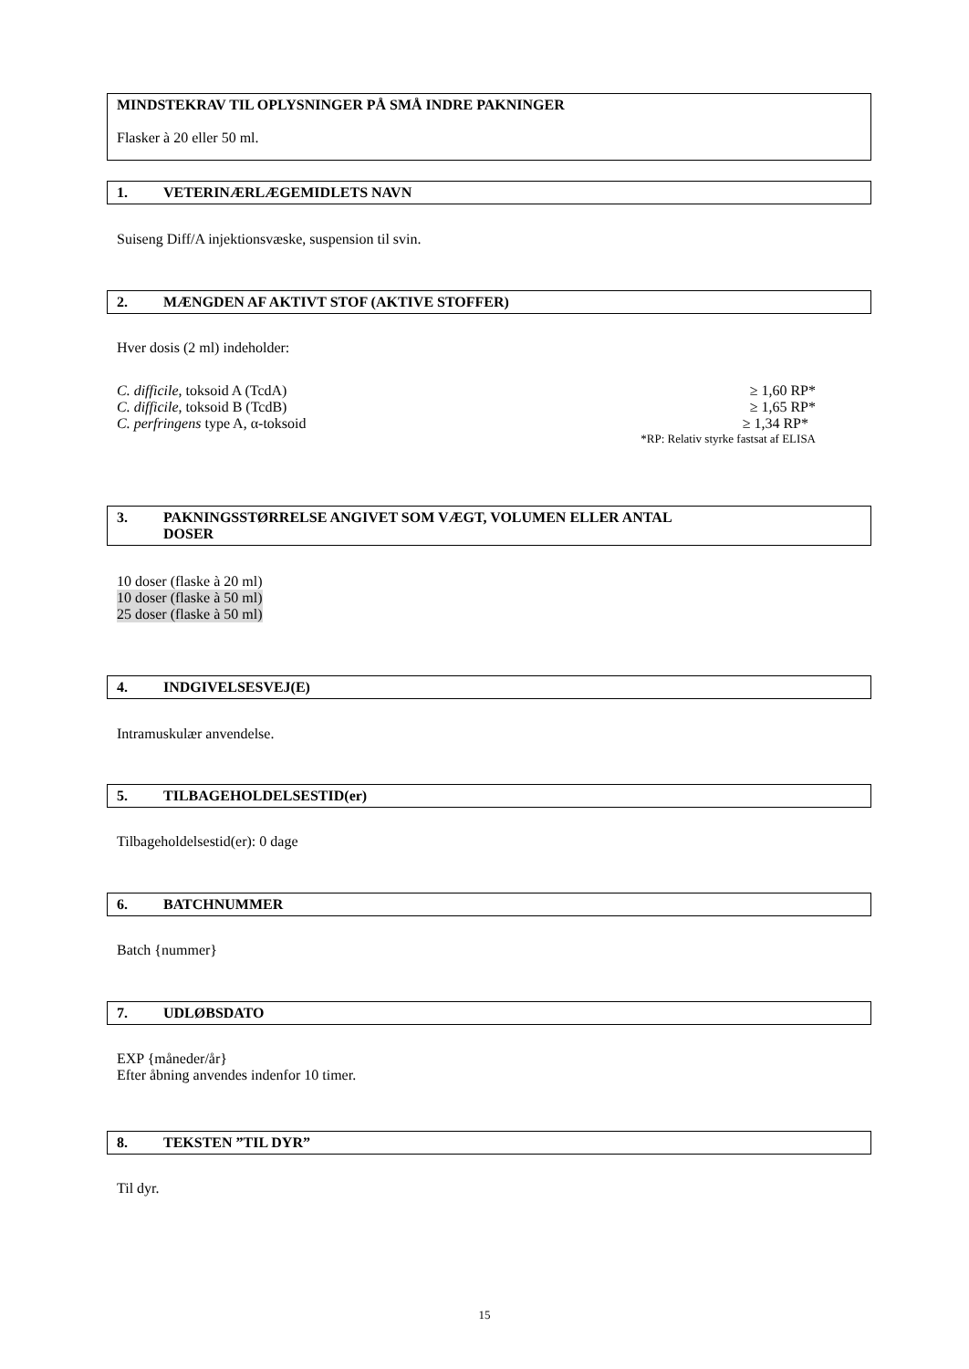MINDSTEKRAV TIL OPLYSNINGER PÅ SMÅ INDRE PAKNINGER
Flasker à 20 eller 50 ml.
1. VETERINÆRLÆGEMIDLETS NAVN
Suiseng Diff/A injektionsvæske, suspension til svin.
2. MÆNGDEN AF AKTIVT STOF (AKTIVE STOFFER)
Hver dosis (2 ml) indeholder:
C. difficile, toksoid A (TcdA) ≥ 1,60 RP*
C. difficile, toksoid B (TcdB) ≥ 1,65 RP*
C. perfringens type A, α-toksoid ≥ 1,34 RP*
*RP: Relativ styrke fastsat af ELISA
3. PAKNINGSSTØRRELSE ANGIVET SOM VÆGT, VOLUMEN ELLER ANTAL
DOSER
10 doser (flaske à 20 ml)
10 doser (flaske à 50 ml)
25 doser (flaske à 50 ml)
4. INDGIVELSESVEJ(E)
Intramuskulær anvendelse.
5. TILBAGEHOLDELSESTID(er)
Tilbageholdelsestid(er): 0 dage
6. BATCHNUMMER
Batch {nummer}
7. UDLØBSDATO
EXP {måneder/år}
Efter åbning anvendes indenfor 10 timer.
8. TEKSTEN ”TIL DYR”
Til dyr.
15